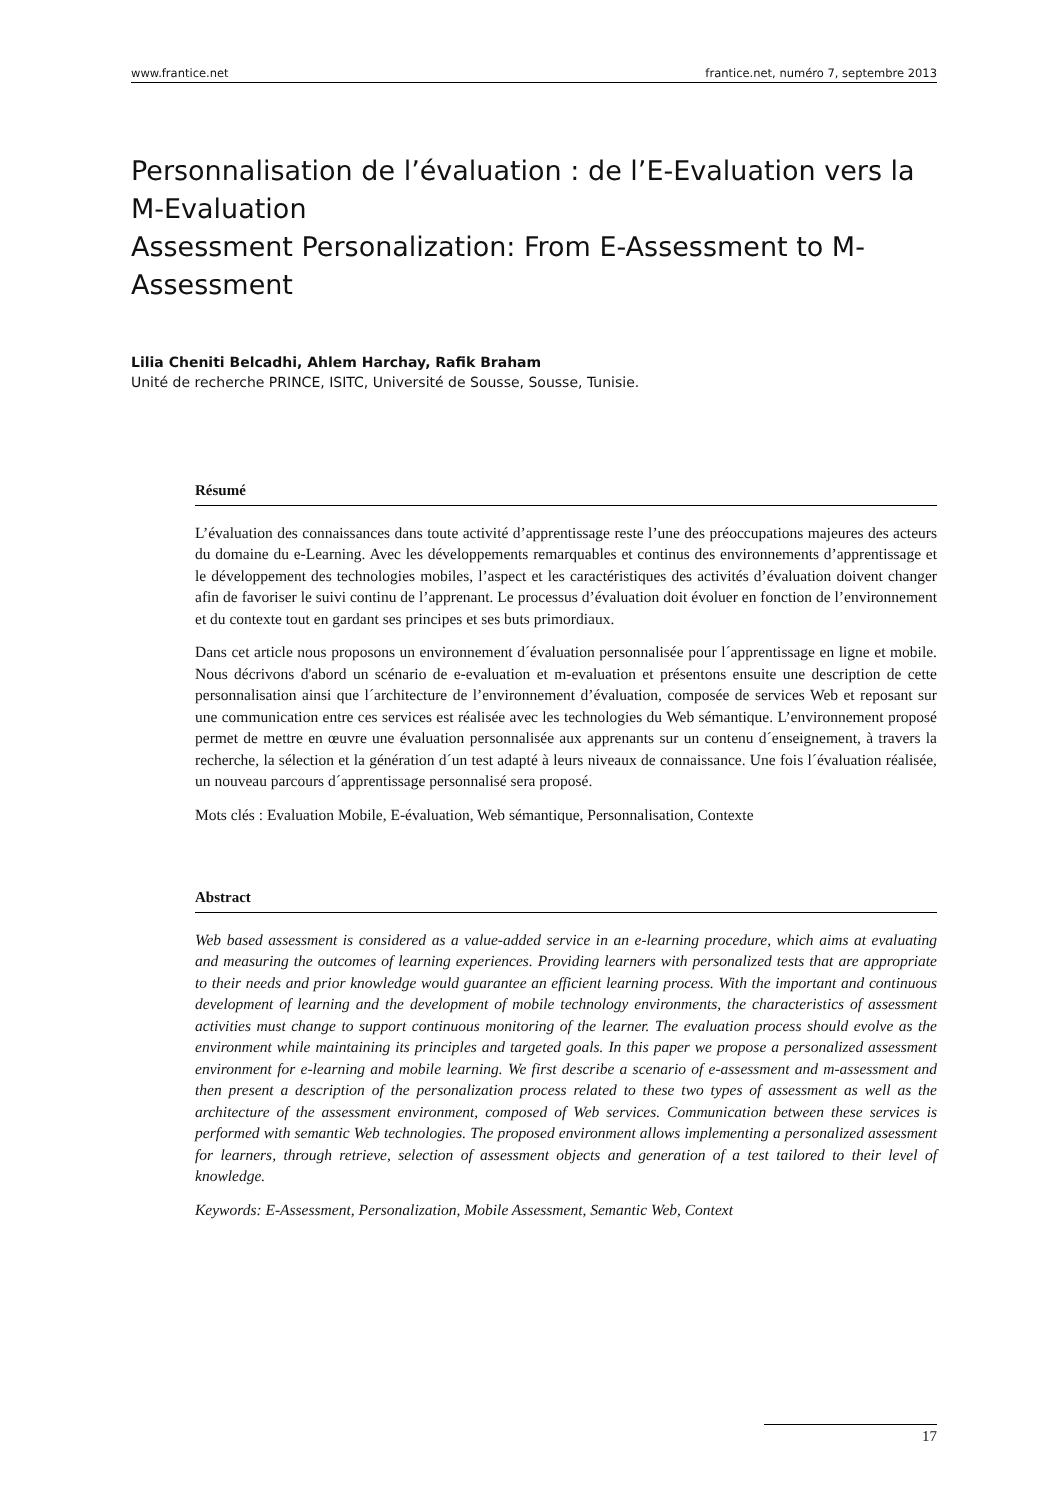www.frantice.net frantice.net, numéro 7, septembre 2013
Personnalisation de l’évaluation : de l’E-Evaluation vers la M-Evaluation
Assessment Personalization: From E-Assessment to M-Assessment
Lilia Cheniti Belcadhi, Ahlem Harchay, Rafik Braham
Unité de recherche PRINCE, ISITC, Université de Sousse, Sousse, Tunisie.
Résumé
L’évaluation des connaissances dans toute activité d’apprentissage reste l’une des préoccupations majeures des acteurs du domaine du e-Learning. Avec les développements remarquables et continus des environnements d’apprentissage et le développement des technologies mobiles, l’aspect et les caractéristiques des activités d’évaluation doivent changer afin de favoriser le suivi continu de l’apprenant. Le processus d’évaluation doit évoluer en fonction de l’environnement et du contexte tout en gardant ses principes et ses buts primordiaux.
Dans cet article nous proposons un environnement d´évaluation personnalisée pour l´apprentissage en ligne et mobile. Nous décrivons d'abord un scénario de e-evaluation et m-evaluation et présentons ensuite une description de cette personnalisation ainsi que l´architecture de l’environnement d’évaluation, composée de services Web et reposant sur une communication entre ces services est réalisée avec les technologies du Web sémantique. L’environnement proposé permet de mettre en œuvre une évaluation personnalisée aux apprenants sur un contenu d´enseignement, à travers la recherche, la sélection et la génération d´un test adapté à leurs niveaux de connaissance. Une fois l´évaluation réalisée, un nouveau parcours d´apprentissage personnalisé sera proposé.
Mots clés : Evaluation Mobile, E-évaluation, Web sémantique, Personnalisation, Contexte
Abstract
Web based assessment is considered as a value-added service in an e-learning procedure, which aims at evaluating and measuring the outcomes of learning experiences. Providing learners with personalized tests that are appropriate to their needs and prior knowledge would guarantee an efficient learning process. With the important and continuous development of learning and the development of mobile technology environments, the characteristics of assessment activities must change to support continuous monitoring of the learner. The evaluation process should evolve as the environment while maintaining its principles and targeted goals. In this paper we propose a personalized assessment environment for e-learning and mobile learning. We first describe a scenario of e-assessment and m-assessment and then present a description of the personalization process related to these two types of assessment as well as the architecture of the assessment environment, composed of Web services. Communication between these services is performed with semantic Web technologies. The proposed environment allows implementing a personalized assessment for learners, through retrieve, selection of assessment objects and generation of a test tailored to their level of knowledge.
Keywords: E-Assessment, Personalization, Mobile Assessment, Semantic Web, Context
17